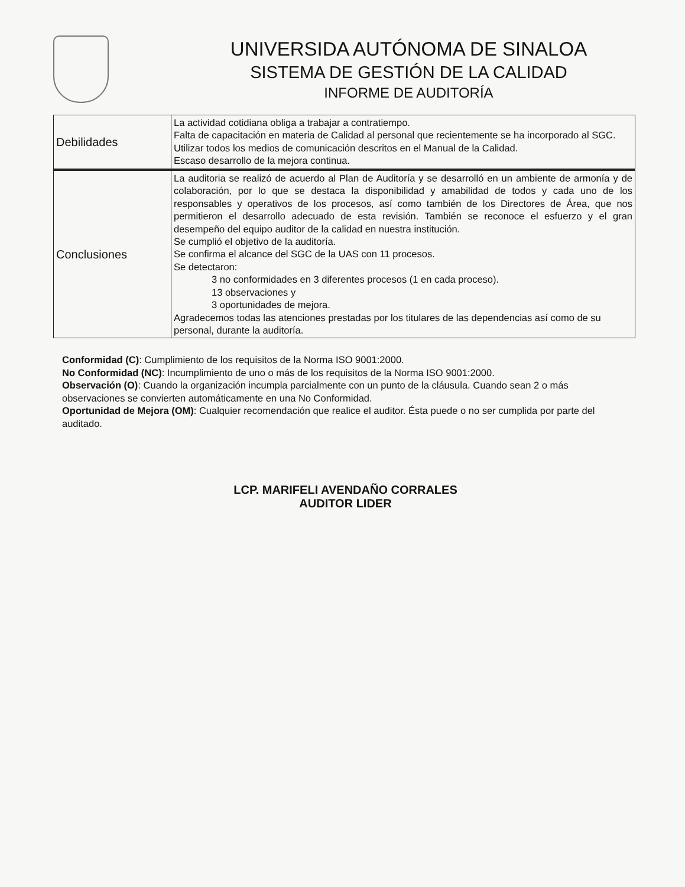UNIVERSIDA AUTÓNOMA DE SINALOA
SISTEMA DE GESTIÓN DE LA CALIDAD
INFORME DE AUDITORÍA
| Debilidades | La actividad cotidiana obliga a trabajar a contratiempo. Falta de capacitación en materia de Calidad al personal que recientemente se ha incorporado al SGC. Utilizar todos los medios de comunicación descritos en el Manual de la Calidad. Escaso desarrollo de la mejora continua. |
| Conclusiones | La auditoria se realizó de acuerdo al Plan de Auditoría y se desarrolló en un ambiente de armonía y de colaboración, por lo que se destaca la disponibilidad y amabilidad de todos y cada uno de los responsables y operativos de los procesos, así como también de los Directores de Área, que nos permitieron el desarrollo adecuado de esta revisión. También se reconoce el esfuerzo y el gran desempeño del equipo auditor de la calidad en nuestra institución. Se cumplió el objetivo de la auditoría. Se confirma el alcance del SGC de la UAS con 11 procesos. Se detectaron: 3 no conformidades en 3 diferentes procesos (1 en cada proceso). 13 observaciones y 3 oportunidades de mejora. Agradecemos todas las atenciones prestadas por los titulares de las dependencias así como de su personal, durante la auditoría. |
Conformidad (C): Cumplimiento de los requisitos de la Norma ISO 9001:2000.
No Conformidad (NC): Incumplimiento de uno o más de los requisitos de la Norma ISO 9001:2000.
Observación (O): Cuando la organización incumpla parcialmente con un punto de la cláusula. Cuando sean 2 o más observaciones se convierten automáticamente en una No Conformidad.
Oportunidad de Mejora (OM): Cualquier recomendación que realice el auditor. Ésta puede o no ser cumplida por parte del auditado.
LCP. MARIFELI AVENDAÑO CORRALES
AUDITOR LIDER